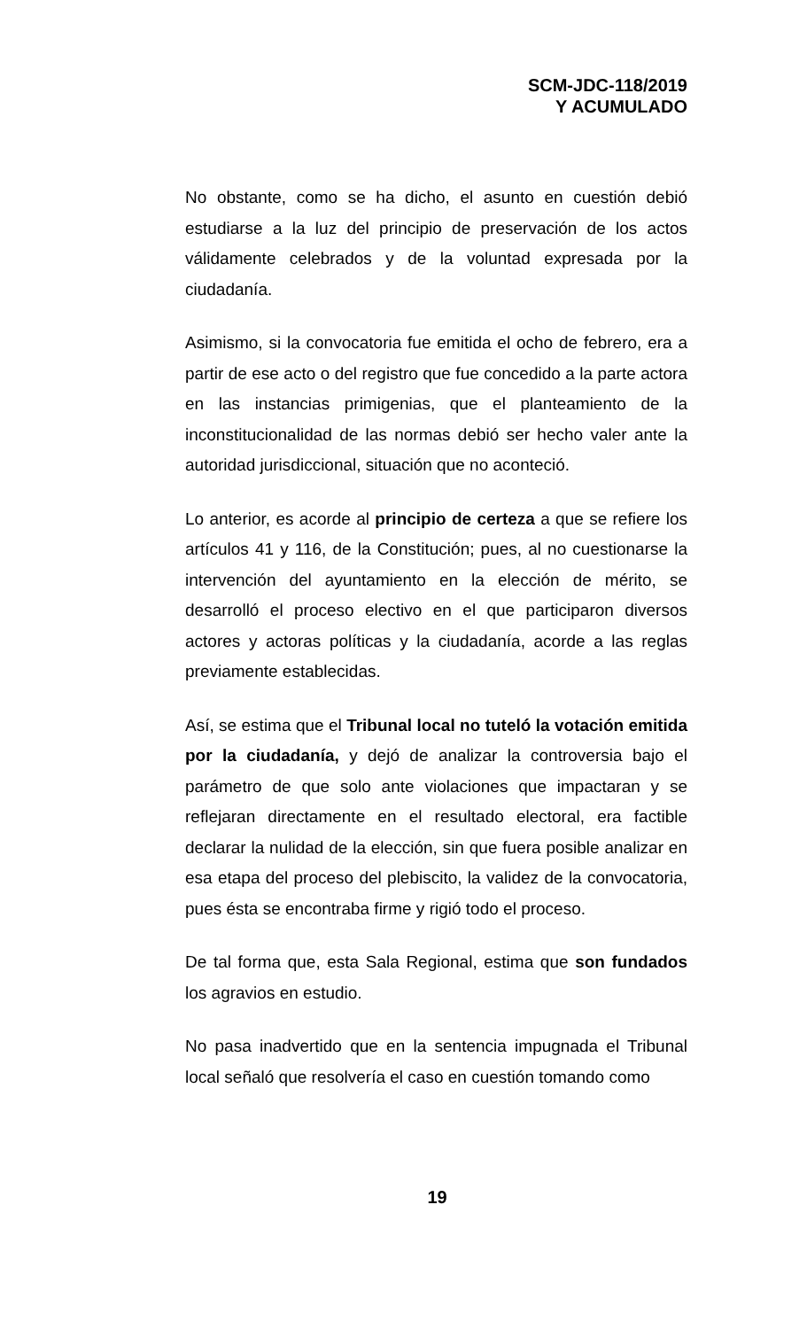SCM-JDC-118/2019
Y ACUMULADO
No obstante, como se ha dicho, el asunto en cuestión debió estudiarse a la luz del principio de preservación de los actos válidamente celebrados y de la voluntad expresada por la ciudadanía.
Asimismo, si la convocatoria fue emitida el ocho de febrero, era a partir de ese acto o del registro que fue concedido a la parte actora en las instancias primigenias, que el planteamiento de la inconstitucionalidad de las normas debió ser hecho valer ante la autoridad jurisdiccional, situación que no aconteció.
Lo anterior, es acorde al principio de certeza a que se refiere los artículos 41 y 116, de la Constitución; pues, al no cuestionarse la intervención del ayuntamiento en la elección de mérito, se desarrolló el proceso electivo en el que participaron diversos actores y actoras políticas y la ciudadanía, acorde a las reglas previamente establecidas.
Así, se estima que el Tribunal local no tuteló la votación emitida por la ciudadanía, y dejó de analizar la controversia bajo el parámetro de que solo ante violaciones que impactaran y se reflejaran directamente en el resultado electoral, era factible declarar la nulidad de la elección, sin que fuera posible analizar en esa etapa del proceso del plebiscito, la validez de la convocatoria, pues ésta se encontraba firme y rigió todo el proceso.
De tal forma que, esta Sala Regional, estima que son fundados los agravios en estudio.
No pasa inadvertido que en la sentencia impugnada el Tribunal local señaló que resolvería el caso en cuestión tomando como
19